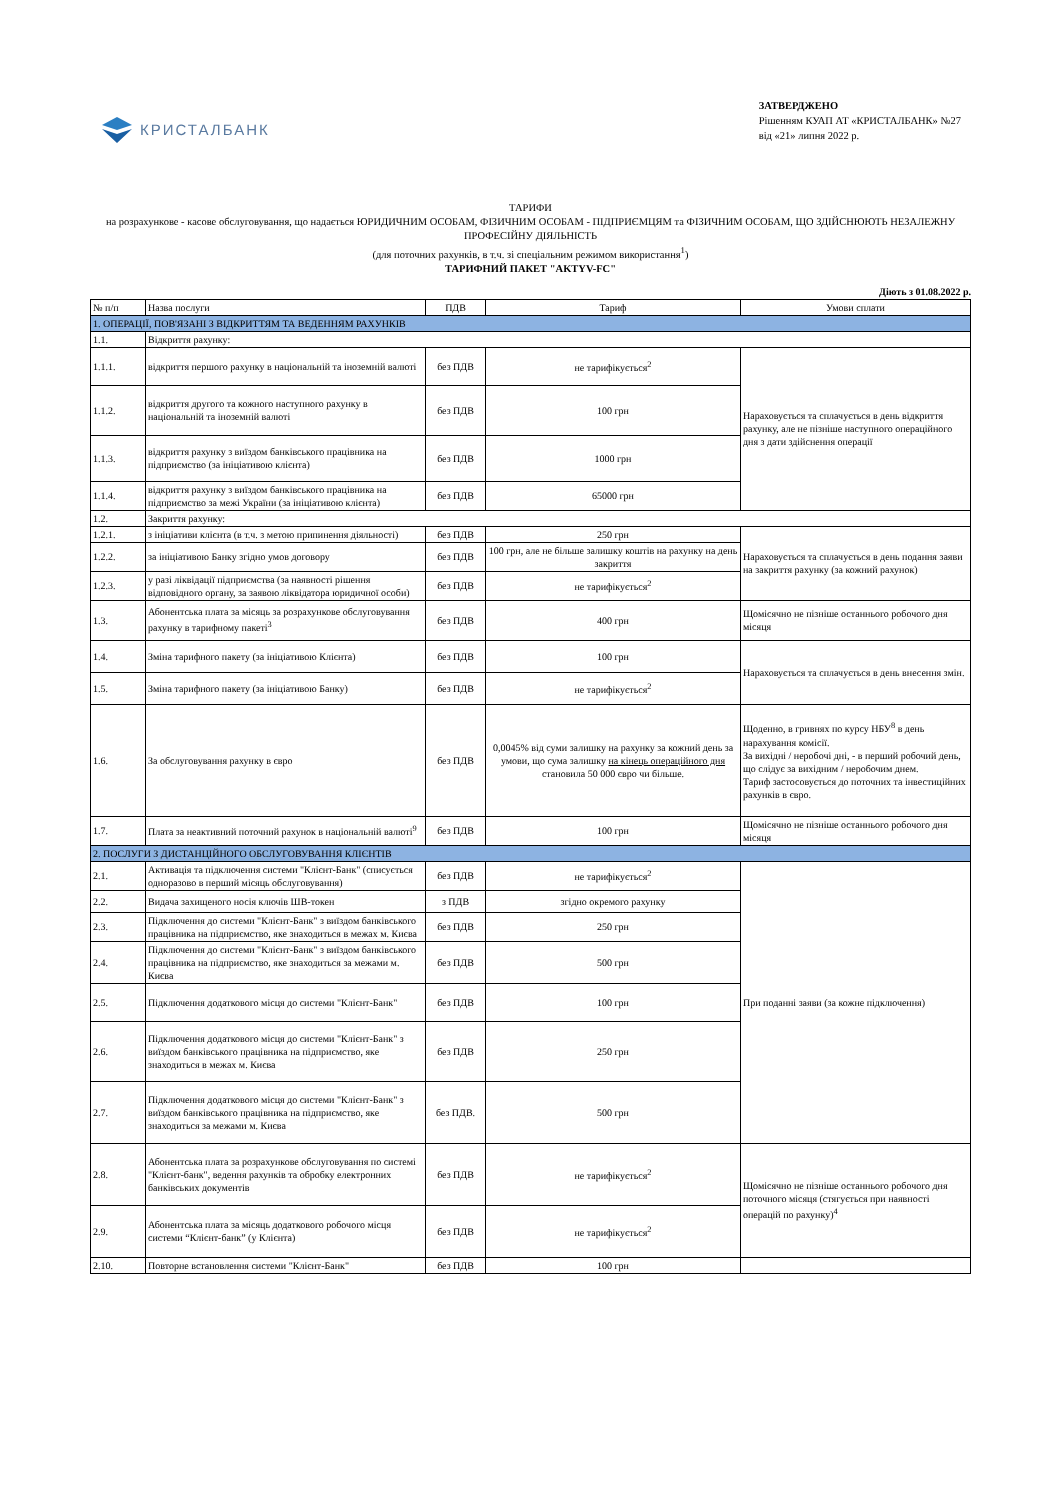КРИСТАЛБАНК
ЗАТВЕРДЖЕНО
Рішенням КУАП АТ «КРИСТАЛБАНК» №27
від «21» липня 2022 р.
ТАРИФИ
на розрахункове - касове обслуговування, що надається ЮРИДИЧНИМ ОСОБАМ, ФІЗИЧНИМ ОСОБАМ - ПІДПРИЄМЦЯМ та ФІЗИЧНИМ ОСОБАМ, ЩО ЗДІЙСНЮЮТЬ НЕЗАЛЕЖНУ ПРОФЕСІЙНУ ДІЯЛЬНІСТЬ
(для поточних рахунків, в т.ч. зі спеціальним режимом використання<sup>1</sup>)
ТАРИФНИЙ ПАКЕТ "AKTYV-FC"
Діють з 01.08.2022 р.
| № п/п | Назва послуги | ПДВ | Тариф | Умови сплати |
| --- | --- | --- | --- | --- |
| 1. ОПЕРАЦІЇ, ПОВ'ЯЗАНІ З ВІДКРИТТЯМ ТА ВЕДЕННЯМ РАХУНКІВ | | | | |
| 1.1. | Відкриття рахунку: | | | |
| 1.1.1. | відкриття першого рахунку в національній та іноземній валюті | без ПДВ | не тарифікується<sup>2</sup> | Нараховується та сплачується в день відкриття рахунку, але не пізніше наступного операційного дня з дати здійснення операції |
| 1.1.2. | відкриття другого та кожного наступного рахунку в національній та іноземній валюті | без ПДВ | 100 грн | |
| 1.1.3. | відкриття рахунку з виїздом банківського працівника на підприємство (за ініціативою клієнта) | без ПДВ | 1000 грн | |
| 1.1.4. | відкриття рахунку з виїздом банківського працівника на підприємство за межі України (за ініціативою клієнта) | без ПДВ | 65000 грн | |
| 1.2. | Закриття рахунку: | | | |
| 1.2.1. | з ініціативи клієнта (в т.ч. з метою припинення діяльності) | без ПДВ | 250 грн | Нараховується та сплачується в день подання заяви на закриття рахунку (за кожний рахунок) |
| 1.2.2. | за ініціативою Банку згідно умов договору | без ПДВ | 100 грн, але не більше залишку коштів на рахунку на день закриття | |
| 1.2.3. | у разі ліквідації підприємства (за наявності рішення відповідного органу, за заявою ліквідатора юридичної особи) | без ПДВ | не тарифікується<sup>2</sup> | |
| 1.3. | Абонентська плата за місяць за розрахункове обслуговування рахунку в тарифному пакеті<sup>3</sup> | без ПДВ | 400 грн | Щомісячно не пізніше останнього робочого дня місяця |
| 1.4. | Зміна тарифного пакету (за ініціативою Клієнта) | без ПДВ | 100 грн | Нараховується та сплачується в день внесення змін. |
| 1.5. | Зміна тарифного пакету (за ініціативою Банку) | без ПДВ | не тарифікується<sup>2</sup> | |
| 1.6. | За обслуговування рахунку в євро | без ПДВ | 0,0045% від суми залишку на рахунку за кожний день за умови, що сума залишку на кінець операційного дня становила 50 000 євро чи більше. | Щоденно, в гривнях по курсу НБУ<sup>8</sup> в день нарахування комісії. За вихідні / неробочі дні, - в перший робочий день, що слідує за вихідним / неробочим днем. Тариф застосовується до поточних та інвестиційних рахунків в євро. |
| 1.7. | Плата за неактивний поточний рахунок в національній валюті<sup>9</sup> | без ПДВ | 100 грн | Щомісячно не пізніше останнього робочого дня місяця |
| 2. ПОСЛУГИ З ДИСТАНЦІЙНОГО ОБСЛУГОВУВАННЯ КЛІЄНТІВ | | | | |
| 2.1. | Активація та підключення системи "Клієнт-Банк" (списується одноразово в перший місяць обслуговування) | без ПДВ | не тарифікується<sup>2</sup> | При поданні заяви (за кожне підключення) |
| 2.2. | Видача захищеного носія ключів ШВ-токен | з ПДВ | згідно окремого рахунку | |
| 2.3. | Підключення до системи "Клієнт-Банк" з виїздом банківського працівника на підприємство, яке знаходиться в межах м. Києва | без ПДВ | 250 грн | |
| 2.4. | Підключення до системи "Клієнт-Банк" з виїздом банківського працівника на підприємство, яке знаходиться за межами м. Києва | без ПДВ | 500 грн | |
| 2.5. | Підключення додаткового місця до системи "Клієнт-Банк" | без ПДВ | 100 грн | |
| 2.6. | Підключення додаткового місця до системи "Клієнт-Банк" з виїздом банківського працівника на підприємство, яке знаходиться в межах м. Києва | без ПДВ | 250 грн | |
| 2.7. | Підключення додаткового місця до системи "Клієнт-Банк" з виїздом банківського працівника на підприємство, яке знаходиться за межами м. Києва | без ПДВ. | 500 грн | |
| 2.8. | Абонентська плата за розрахункове обслуговування по системі "Клієнт-банк", ведення рахунків та обробку електронних банківських документів | без ПДВ | не тарифікується<sup>2</sup> | Щомісячно не пізніше останнього робочого дня поточного місяця (стягується при наявності операцій по рахунку)<sup>4</sup> |
| 2.9. | Абонентська плата за місяць додаткового робочого місця системи “Клієнт-банк” (у Клієнта) | без ПДВ | не тарифікується<sup>2</sup> | |
| 2.10. | Повторне встановлення системи "Клієнт-Банк" | без ПДВ | 100 грн | |